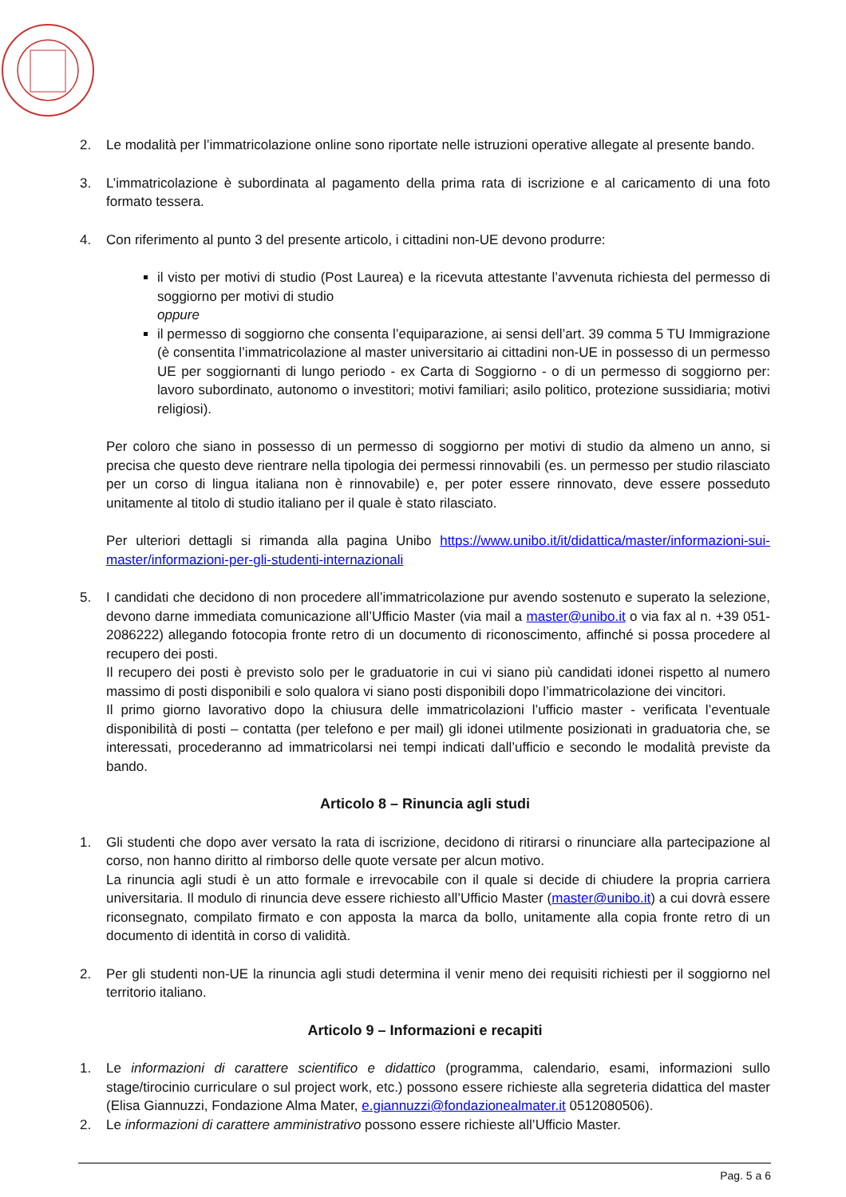2. Le modalità per l’immatricolazione online sono riportate nelle istruzioni operative allegate al presente bando.
3. L’immatricolazione è subordinata al pagamento della prima rata di iscrizione e al caricamento di una foto formato tessera.
4. Con riferimento al punto 3 del presente articolo, i cittadini non-UE devono produrre:
il visto per motivi di studio (Post Laurea) e la ricevuta attestante l’avvenuta richiesta del permesso di soggiorno per motivi di studio
oppure
il permesso di soggiorno che consenta l’equiparazione, ai sensi dell’art. 39 comma 5 TU Immigrazione (è consentita l’immatricolazione al master universitario ai cittadini non-UE in possesso di un permesso UE per soggiornanti di lungo periodo - ex Carta di Soggiorno - o di un permesso di soggiorno per: lavoro subordinato, autonomo o investitori; motivi familiari; asilo politico, protezione sussidiaria; motivi religiosi).
Per coloro che siano in possesso di un permesso di soggiorno per motivi di studio da almeno un anno, si precisa che questo deve rientrare nella tipologia dei permessi rinnovabili (es. un permesso per studio rilasciato per un corso di lingua italiana non è rinnovabile) e, per poter essere rinnovato, deve essere posseduto unitamente al titolo di studio italiano per il quale è stato rilasciato.
Per ulteriori dettagli si rimanda alla pagina Unibo https://www.unibo.it/it/didattica/master/informazioni-sui-master/informazioni-per-gli-studenti-internazionali
5. I candidati che decidono di non procedere all’immatricolazione pur avendo sostenuto e superato la selezione, devono darne immediata comunicazione all’Ufficio Master (via mail a master@unibo.it o via fax al n. +39 051-2086222) allegando fotocopia fronte retro di un documento di riconoscimento, affinché si possa procedere al recupero dei posti.
Il recupero dei posti è previsto solo per le graduatorie in cui vi siano più candidati idonei rispetto al numero massimo di posti disponibili e solo qualora vi siano posti disponibili dopo l’immatricolazione dei vincitori.
Il primo giorno lavorativo dopo la chiusura delle immatricolazioni l’ufficio master - verificata l’eventuale disponibilità di posti – contatta (per telefono e per mail) gli idonei utilmente posizionati in graduatoria che, se interessati, procederanno ad immatricolarsi nei tempi indicati dall’ufficio e secondo le modalità previste da bando.
Articolo 8 – Rinuncia agli studi
1. Gli studenti che dopo aver versato la rata di iscrizione, decidono di ritirarsi o rinunciare alla partecipazione al corso, non hanno diritto al rimborso delle quote versate per alcun motivo.
La rinuncia agli studi è un atto formale e irrevocabile con il quale si decide di chiudere la propria carriera universitaria. Il modulo di rinuncia deve essere richiesto all’Ufficio Master (master@unibo.it) a cui dovrà essere riconsegnato, compilato firmato e con apposta la marca da bollo, unitamente alla copia fronte retro di un documento di identità in corso di validità.
2. Per gli studenti non-UE la rinuncia agli studi determina il venir meno dei requisiti richiesti per il soggiorno nel territorio italiano.
Articolo 9 – Informazioni e recapiti
1. Le informazioni di carattere scientifico e didattico (programma, calendario, esami, informazioni sullo stage/tirocinio curriculare o sul project work, etc.) possono essere richieste alla segreteria didattica del master (Elisa Giannuzzi, Fondazione Alma Mater, e.giannuzzi@fondazionealmater.it 0512080506).
2. Le informazioni di carattere amministrativo possono essere richieste all’Ufficio Master.
Pag. 5 a 6